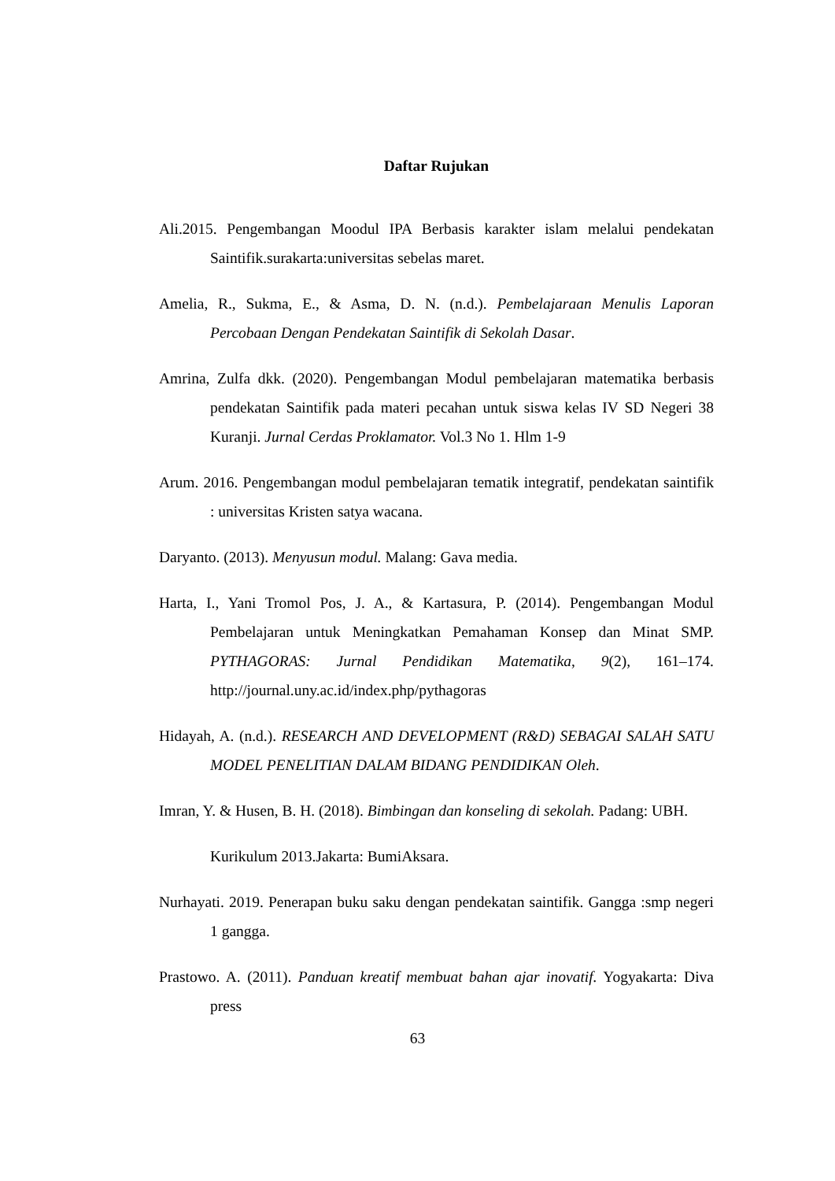Daftar Rujukan
Ali.2015. Pengembangan Moodul IPA Berbasis karakter islam melalui pendekatan Saintifik.surakarta:universitas sebelas maret.
Amelia, R., Sukma, E., & Asma, D. N. (n.d.). Pembelajaraan Menulis Laporan Percobaan Dengan Pendekatan Saintifik di Sekolah Dasar.
Amrina, Zulfa dkk. (2020). Pengembangan Modul pembelajaran matematika berbasis pendekatan Saintifik pada materi pecahan untuk siswa kelas IV SD Negeri 38 Kuranji. Jurnal Cerdas Proklamator. Vol.3 No 1. Hlm 1-9
Arum. 2016. Pengembangan modul pembelajaran tematik integratif, pendekatan saintifik : universitas Kristen satya wacana.
Daryanto. (2013). Menyusun modul. Malang: Gava media.
Harta, I., Yani Tromol Pos, J. A., & Kartasura, P. (2014). Pengembangan Modul Pembelajaran untuk Meningkatkan Pemahaman Konsep dan Minat SMP. PYTHAGORAS: Jurnal Pendidikan Matematika, 9(2), 161–174. http://journal.uny.ac.id/index.php/pythagoras
Hidayah, A. (n.d.). RESEARCH AND DEVELOPMENT (R&D) SEBAGAI SALAH SATU MODEL PENELITIAN DALAM BIDANG PENDIDIKAN Oleh.
Imran, Y. & Husen, B. H. (2018). Bimbingan dan konseling di sekolah. Padang: UBH.
Kurikulum 2013.Jakarta: BumiAksara.
Nurhayati. 2019. Penerapan buku saku dengan pendekatan saintifik. Gangga :smp negeri 1 gangga.
Prastowo. A. (2011). Panduan kreatif membuat bahan ajar inovatif. Yogyakarta: Diva press
63